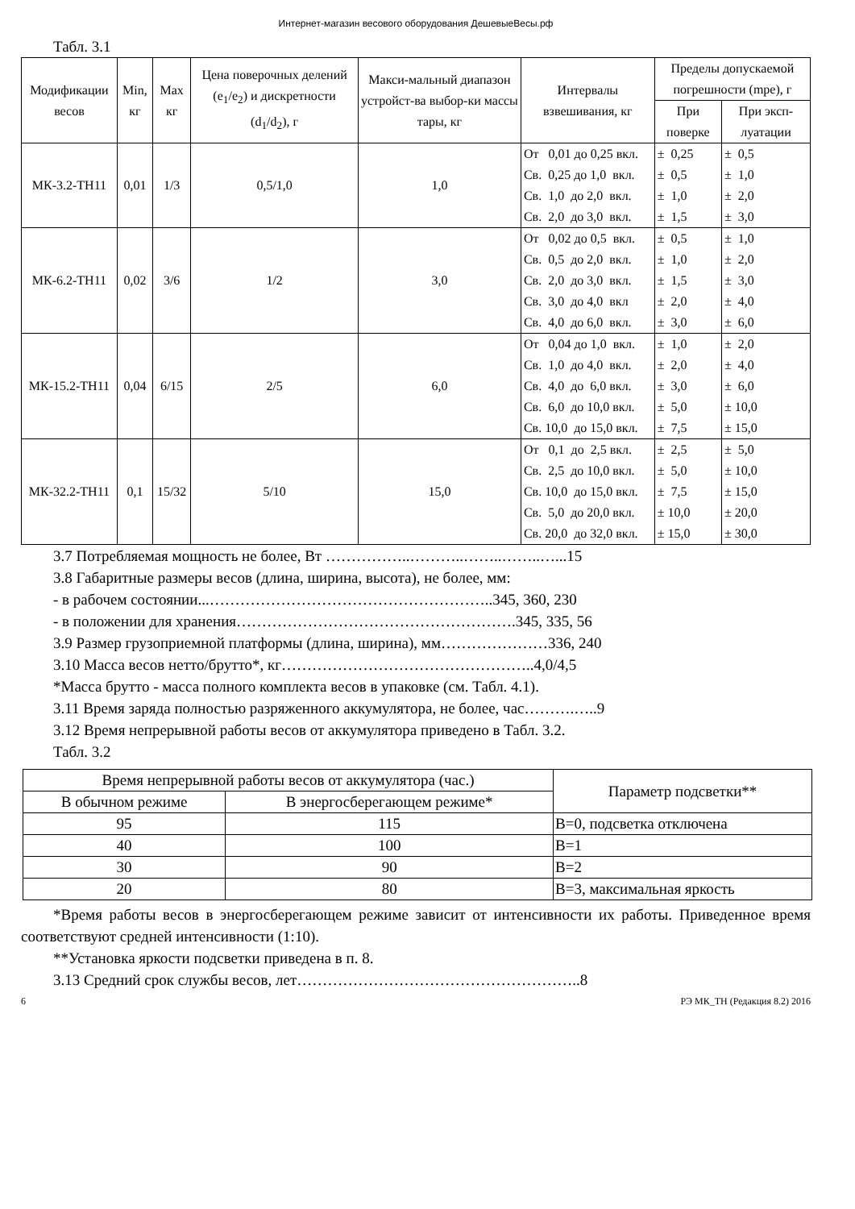Интернет-магазин весового оборудования ДешевыеВесы.рф
Табл. 3.1
| Модификации весов | Min, кг | Max кг | Цена поверочных делений (e<sub>1</sub>/e<sub>2</sub>) и дискретности (d<sub>1</sub>/d<sub>2</sub>), г | Макси-мальный диапазон устройст-ва выбор-ки массы тары, кг | Интервалы взвешивания, кг | Пределы допускаемой погрешности (mpe), г | |
| --- | --- | --- | --- | --- | --- | --- | --- |
| | | | | | | При поверке | При эксп-луатации |
| МК-3.2-ТН11 | 0,01 | 1/3 | 0,5/1,0 | 1,0 | От 0,01 до 0,25 вкл. Св. 0,25 до 1,0 вкл. Св. 1,0 до 2,0 вкл. Св. 2,0 до 3,0 вкл. | ± 0,25 ± 0,5 ± 1,0 ± 1,5 | ± 0,5 ± 1,0 ± 2,0 ± 3,0 |
| МК-6.2-ТН11 | 0,02 | 3/6 | 1/2 | 3,0 | От 0,02 до 0,5 вкл. Св. 0,5 до 2,0 вкл. Св. 2,0 до 3,0 вкл. Св. 3,0 до 4,0 вкл Св. 4,0 до 6,0 вкл. | ± 0,5 ± 1,0 ± 1,5 ± 2,0 ± 3,0 | ± 1,0 ± 2,0 ± 3,0 ± 4,0 ± 6,0 |
| МК-15.2-ТН11 | 0,04 | 6/15 | 2/5 | 6,0 | От 0,04 до 1,0 вкл. Св. 1,0 до 4,0 вкл. Св. 4,0 до 6,0 вкл. Св. 6,0 до 10,0 вкл. Св. 10,0 до 15,0 вкл. | ± 1,0 ± 2,0 ± 3,0 ± 5,0 ± 7,5 | ± 2,0 ± 4,0 ± 6,0 ± 10,0 ± 15,0 |
| МК-32.2-ТН11 | 0,1 | 15/32 | 5/10 | 15,0 | От 0,1 до 2,5 вкл. Св. 2,5 до 10,0 вкл. Св. 10,0 до 15,0 вкл. Св. 5,0 до 20,0 вкл. Св. 20,0 до 32,0 вкл. | ± 2,5 ± 5,0 ± 7,5 ± 10,0 ± 15,0 | ± 5,0 ± 10,0 ± 15,0 ± 20,0 ± 30,0 |
3.7 Потребляемая мощность не более, Вт ……………..………..……..……..…...15
3.8 Габаритные размеры весов (длина, ширина, высота), не более, мм:
- в рабочем состоянии...………………………………………………..345, 360, 230
- в положении для хранения……………………………………………….345, 335, 56
3.9 Размер грузоприемной платформы (длина, ширина), мм…………………336, 240
3.10 Масса весов нетто/брутто*, кг…………………………………………..4,0/4,5
*Масса брутто - масса полного комплекта весов в упаковке (см. Табл. 4.1).
3.11 Время заряда полностью разряженного аккумулятора, не более, час……….…..9
3.12 Время непрерывной работы весов от аккумулятора приведено в Табл. 3.2.
Табл. 3.2
| Время непрерывной работы весов от аккумулятора (час.) | | Параметр подсветки** |
| --- | --- | --- |
| В обычном режиме | В энергосберегающем режиме* | |
| 95 | 115 | B=0, подсветка отключена |
| 40 | 100 | B=1 |
| 30 | 90 | B=2 |
| 20 | 80 | B=3, максимальная яркость |
*Время работы весов в энергосберегающем режиме зависит от интенсивности их работы. Приведенное время соответствуют средней интенсивности (1:10).
**Установка яркости подсветки приведена в п. 8.
3.13 Средний срок службы весов, лет………………………………………………..8
6 РЭ МК_ТН (Редакция 8.2) 2016